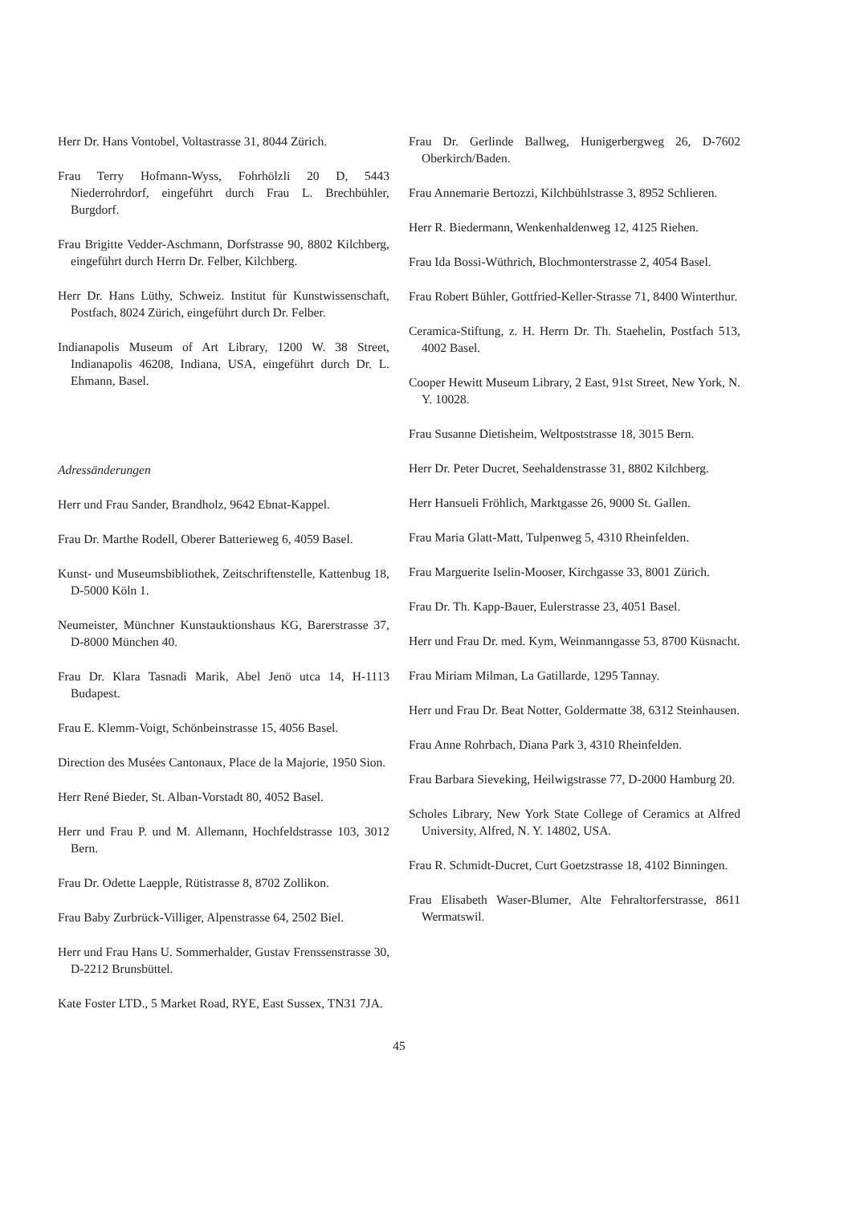Herr Dr. Hans Vontobel, Voltastrasse 31, 8044 Zürich.
Frau Terry Hofmann-Wyss, Fohrhölzli 20 D, 5443 Niederrohrdorf, eingeführt durch Frau L. Brechbühler, Burgdorf.
Frau Brigitte Vedder-Aschmann, Dorfstrasse 90, 8802 Kilchberg, eingeführt durch Herrn Dr. Felber, Kilchberg.
Herr Dr. Hans Lüthy, Schweiz. Institut für Kunstwissenschaft, Postfach, 8024 Zürich, eingeführt durch Dr. Felber.
Indianapolis Museum of Art Library, 1200 W. 38 Street, Indianapolis 46208, Indiana, USA, eingeführt durch Dr. L. Ehmann, Basel.
Adressänderungen
Herr und Frau Sander, Brandholz, 9642 Ebnat-Kappel.
Frau Dr. Marthe Rodell, Oberer Batterieweg 6, 4059 Basel.
Kunst- und Museumsbibliothek, Zeitschriftenstelle, Kattenbug 18, D-5000 Köln 1.
Neumeister, Münchner Kunstauktionshaus KG, Barerstrasse 37, D-8000 München 40.
Frau Dr. Klara Tasnadi Marik, Abel Jenö utca 14, H-1113 Budapest.
Frau E. Klemm-Voigt, Schönbeinstrasse 15, 4056 Basel.
Direction des Musées Cantonaux, Place de la Majorie, 1950 Sion.
Herr René Bieder, St. Alban-Vorstadt 80, 4052 Basel.
Herr und Frau P. und M. Allemann, Hochfeldstrasse 103, 3012 Bern.
Frau Dr. Odette Laepple, Rütistrasse 8, 8702 Zollikon.
Frau Baby Zurbrück-Villiger, Alpenstrasse 64, 2502 Biel.
Herr und Frau Hans U. Sommerhalder, Gustav Frenssenstrasse 30, D-2212 Brunsbüttel.
Kate Foster LTD., 5 Market Road, RYE, East Sussex, TN31 7JA.
Frau Dr. Gerlinde Ballweg, Hunigerbergweg 26, D-7602 Oberkirch/Baden.
Frau Annemarie Bertozzi, Kilchbühlstrasse 3, 8952 Schlieren.
Herr R. Biedermann, Wenkenhaldenweg 12, 4125 Riehen.
Frau Ida Bossi-Wüthrich, Blochmonterstrasse 2, 4054 Basel.
Frau Robert Bühler, Gottfried-Keller-Strasse 71, 8400 Winterthur.
Ceramica-Stiftung, z. H. Herrn Dr. Th. Staehelin, Postfach 513, 4002 Basel.
Cooper Hewitt Museum Library, 2 East, 91st Street, New York, N. Y. 10028.
Frau Susanne Dietisheim, Weltpoststrasse 18, 3015 Bern.
Herr Dr. Peter Ducret, Seehaldenstrasse 31, 8802 Kilchberg.
Herr Hansueli Fröhlich, Marktgasse 26, 9000 St. Gallen.
Frau Maria Glatt-Matt, Tulpenweg 5, 4310 Rheinfelden.
Frau Marguerite Iselin-Mooser, Kirchgasse 33, 8001 Zürich.
Frau Dr. Th. Kapp-Bauer, Eulerstrasse 23, 4051 Basel.
Herr und Frau Dr. med. Kym, Weinmanngasse 53, 8700 Küsnacht.
Frau Miriam Milman, La Gatillarde, 1295 Tannay.
Herr und Frau Dr. Beat Notter, Goldermatte 38, 6312 Steinhausen.
Frau Anne Rohrbach, Diana Park 3, 4310 Rheinfelden.
Frau Barbara Sieveking, Heilwigstrasse 77, D-2000 Hamburg 20.
Scholes Library, New York State College of Ceramics at Alfred University, Alfred, N. Y. 14802, USA.
Frau R. Schmidt-Ducret, Curt Goetzstrasse 18, 4102 Binningen.
Frau Elisabeth Waser-Blumer, Alte Fehraltorferstrasse, 8611 Wermatswil.
45